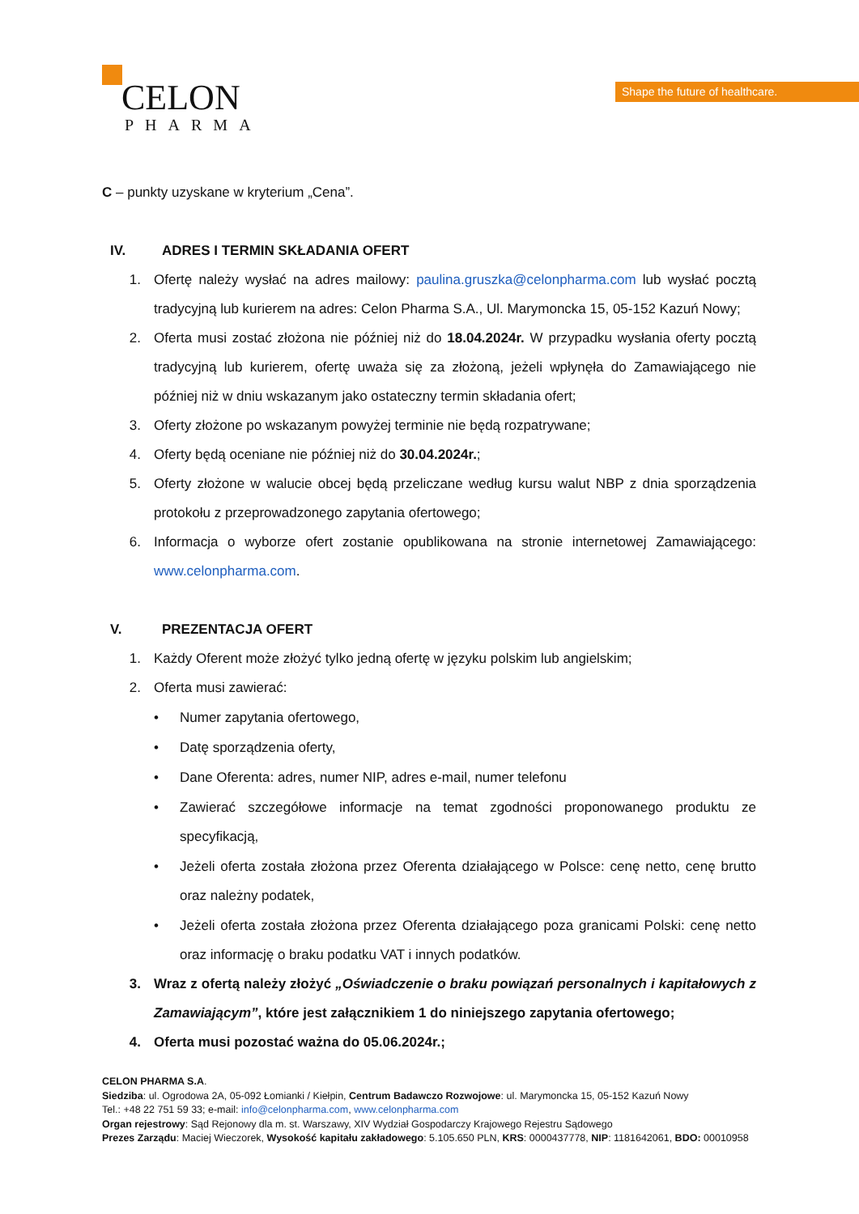CELON
PHARMA
Shape the future of healthcare.
C – punkty uzyskane w kryterium „Cena”.
IV. ADRES I TERMIN SKŁADANIA OFERT
1. Ofertę należy wysłać na adres mailowy: paulina.gruszka@celonpharma.com lub wysłać pocztą tradycyjną lub kurierem na adres: Celon Pharma S.A., Ul. Marymoncka 15, 05-152 Kazuń Nowy;
2. Oferta musi zostać złożona nie później niż do 18.04.2024r. W przypadku wysłania oferty pocztą tradycyjną lub kurierem, ofertę uważa się za złożoną, jeżeli wpłynęła do Zamawiającego nie później niż w dniu wskazanym jako ostateczny termin składania ofert;
3. Oferty złożone po wskazanym powyżej terminie nie będą rozpatrywane;
4. Oferty będą oceniane nie później niż do 30.04.2024r.;
5. Oferty złożone w walucie obcej będą przeliczane według kursu walut NBP z dnia sporządzenia protokołu z przeprowadzonego zapytania ofertowego;
6. Informacja o wyborze ofert zostanie opublikowana na stronie internetowej Zamawiającego: www.celonpharma.com.
V. PREZENTACJA OFERT
1. Każdy Oferent może złożyć tylko jedną ofertę w języku polskim lub angielskim;
2. Oferta musi zawierać:
• Numer zapytania ofertowego,
• Datę sporządzenia oferty,
• Dane Oferenta: adres, numer NIP, adres e-mail, numer telefonu
• Zawierać szczegółowe informacje na temat zgodności proponowanego produktu ze specyfikacją,
• Jeżeli oferta została złożona przez Oferenta działającego w Polsce: cenę netto, cenę brutto oraz należny podatek,
• Jeżeli oferta została złożona przez Oferenta działającego poza granicami Polski: cenę netto oraz informację o braku podatku VAT i innych podatków.
3. Wraz z ofertą należy złożyć „Oświadczenie o braku powiązań personalnych i kapitałowych z Zamawiającym”, które jest załącznikiem 1 do niniejszego zapytania ofertowego;
4. Oferta musi pozostać ważna do 05.06.2024r.;
CELON PHARMA S.A.
Siedziba: ul. Ogrodowa 2A, 05-092 Łomianki / Kiełpin, Centrum Badawczo Rozwojowe: ul. Marymoncka 15, 05-152 Kazuń Nowy
Tel.: +48 22 751 59 33; e-mail: info@celonpharma.com, www.celonpharma.com
Organ rejestrowy: Sąd Rejonowy dla m. st. Warszawy, XIV Wydział Gospodarczy Krajowego Rejestru Sądowego
Prezes Zarządu: Maciej Wieczorek, Wysokość kapitału zakładowego: 5.105.650 PLN, KRS: 0000437778, NIP: 1181642061, BDO: 00010958